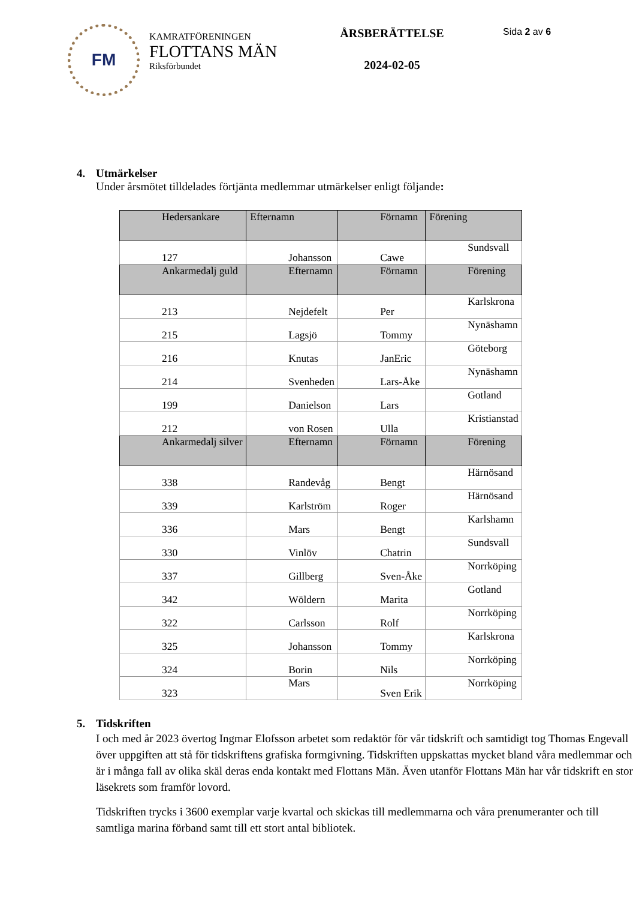FM
KAMRATFÖRENINGEN
FLOTTANS MÄN
Riksförbundet
ÅRSBERÄTTELSE
2024-02-05
Sida 2 av 6
4. Utmärkelser
Under årsmötet tilldelades förtjänta medlemmar utmärkelser enligt följande:
| Hedersankare | Efternamn | Förnamn | Förening |
| 127 | Johansson | Cawe | Sundsvall |
| Ankarmedalj guld | Efternamn | Förnamn | Förening |
| 213 | Nejdefelt | Per | Karlskrona |
| 215 | Lagsjö | Tommy | Nynäshamn |
| 216 | Knutas | JanEric | Göteborg |
| 214 | Svenheden | Lars-Åke | Nynäshamn |
| 199 | Danielson | Lars | Gotland |
| 212 | von Rosen | Ulla | Kristianstad |
| Ankarmedalj silver | Efternamn | Förnamn | Förening |
| 338 | Randevåg | Bengt | Härnösand |
| 339 | Karlström | Roger | Härnösand |
| 336 | Mars | Bengt | Karlshamn |
| 330 | Vinlöv | Chatrin | Sundsvall |
| 337 | Gillberg | Sven-Åke | Norrköping |
| 342 | Wöldern | Marita | Gotland |
| 322 | Carlsson | Rolf | Norrköping |
| 325 | Johansson | Tommy | Karlskrona |
| 324 | Borin | Nils | Norrköping |
| 323 | Mars | Sven Erik | Norrköping |
5. Tidskriften
I och med år 2023 övertog Ingmar Elofsson arbetet som redaktör för vår tidskrift och samtidigt tog Thomas Engevall över uppgiften att stå för tidskriftens grafiska formgivning. Tidskriften uppskattas mycket bland våra medlemmar och är i många fall av olika skäl deras enda kontakt med Flottans Män. Även utanför Flottans Män har vår tidskrift en stor läsekrets som framför lovord.
Tidskriften trycks i 3600 exemplar varje kvartal och skickas till medlemmarna och våra prenumeranter och till samtliga marina förband samt till ett stort antal bibliotek.